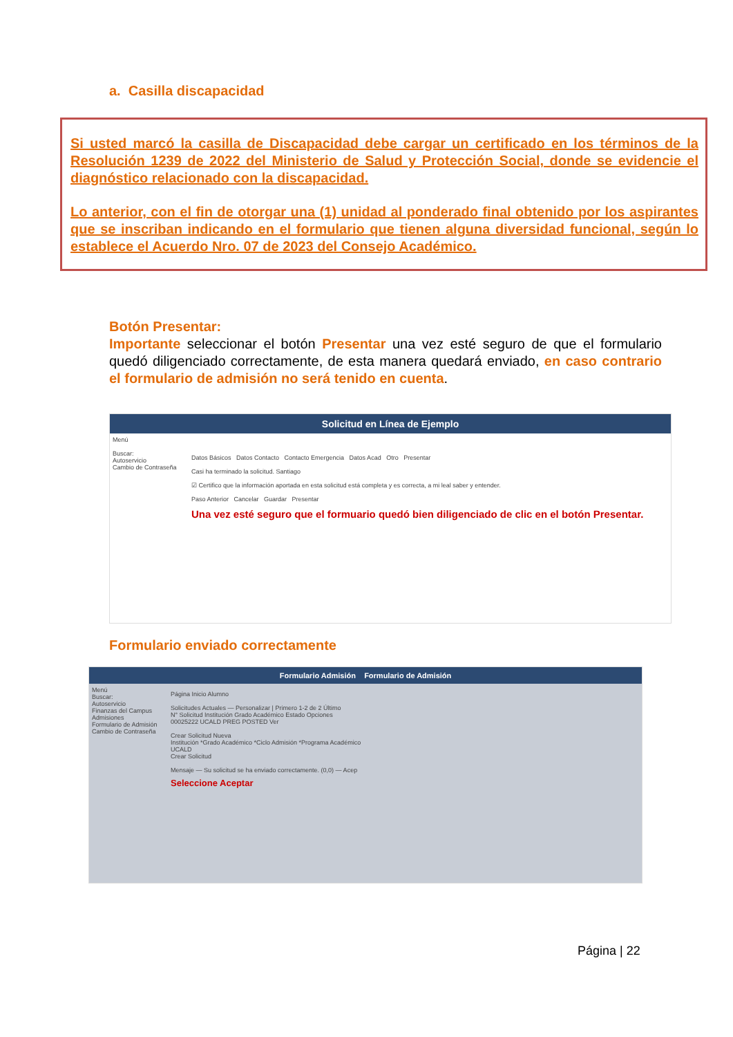a. Casilla discapacidad
Si usted marcó la casilla de Discapacidad debe cargar un certificado en los términos de la Resolución 1239 de 2022 del Ministerio de Salud y Protección Social, donde se evidencie el diagnóstico relacionado con la discapacidad.
Lo anterior, con el fin de otorgar una (1) unidad al ponderado final obtenido por los aspirantes que se inscriban indicando en el formulario que tienen alguna diversidad funcional, según lo establece el Acuerdo Nro. 07 de 2023 del Consejo Académico.
Botón Presentar:
Importante seleccionar el botón Presentar una vez esté seguro de que el formulario quedó diligenciado correctamente, de esta manera quedará enviado, en caso contrario el formulario de admisión no será tenido en cuenta.
Solicitud en Línea de Ejemplo
Menú
Buscar:
Autoservicio
Cambio de Contraseña
Datos Básicos Datos Contacto Contacto Emergencia Datos Acad Otro Presentar
Casi ha terminado la solicitud. Santiago
☑ Certifico que la información aportada en esta solicitud está completa y es correcta, a mi leal saber y entender.
Paso Anterior Cancelar Guardar Presentar
Una vez esté seguro que el formuario quedó bien diligenciado de clic en el botón Presentar.
Formulario enviado correctamente
Formulario Admisión Formulario de Admisión
Menú
Buscar:
Autoservicio
Finanzas del Campus
Admisiones
Formulario de Admisión
Cambio de Contraseña
Página Inicio Alumno
Solicitudes Actuales — Personalizar | Primero 1-2 de 2 Último
N° Solicitud Institución Grado Académico Estado Opciones
00025222 UCALD PREG POSTED Ver
Crear Solicitud Nueva
Institución *Grado Académico *Ciclo Admisión *Programa Académico
UCALD
Crear Solicitud
Mensaje — Su solicitud se ha enviado correctamente. (0,0) — Acep
Seleccione Aceptar
Página | 22